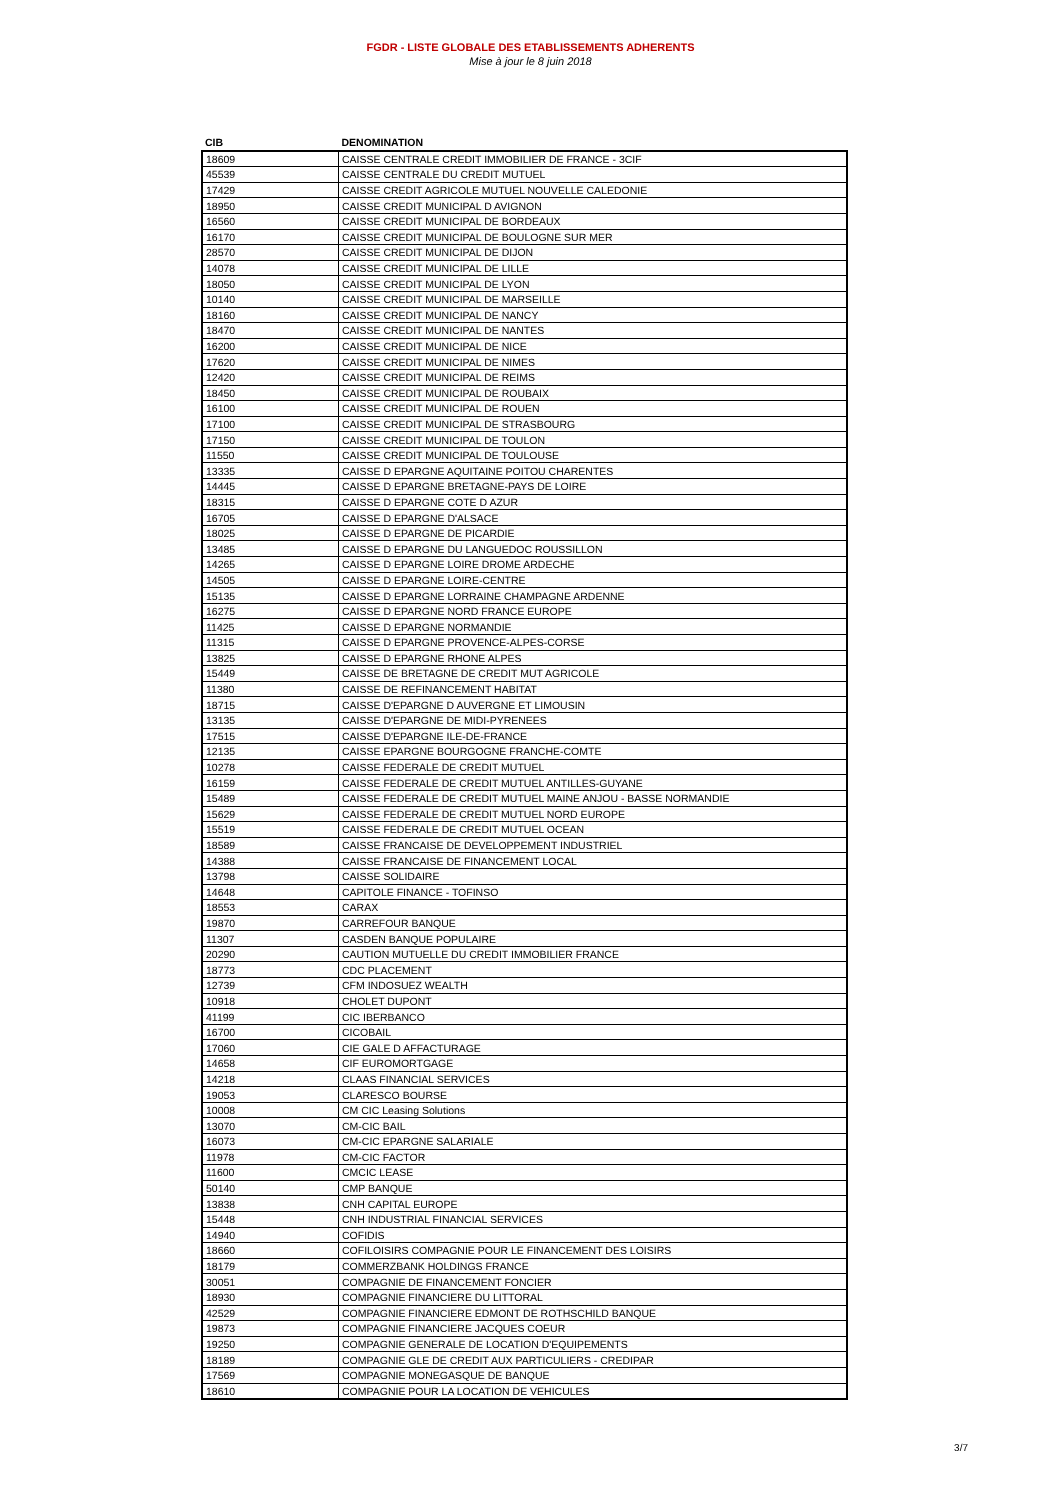FGDR - LISTE GLOBALE DES ETABLISSEMENTS ADHERENTS
Mise à jour le 8 juin 2018
| CIB | DENOMINATION |
| --- | --- |
| 18609 | CAISSE CENTRALE CREDIT IMMOBILIER DE FRANCE - 3CIF |
| 45539 | CAISSE CENTRALE DU CREDIT MUTUEL |
| 17429 | CAISSE CREDIT AGRICOLE MUTUEL NOUVELLE CALEDONIE |
| 18950 | CAISSE CREDIT MUNICIPAL D AVIGNON |
| 16560 | CAISSE CREDIT MUNICIPAL DE BORDEAUX |
| 16170 | CAISSE CREDIT MUNICIPAL DE BOULOGNE SUR MER |
| 28570 | CAISSE CREDIT MUNICIPAL DE DIJON |
| 14078 | CAISSE CREDIT MUNICIPAL DE LILLE |
| 18050 | CAISSE CREDIT MUNICIPAL DE LYON |
| 10140 | CAISSE CREDIT MUNICIPAL DE MARSEILLE |
| 18160 | CAISSE CREDIT MUNICIPAL DE NANCY |
| 18470 | CAISSE CREDIT MUNICIPAL DE NANTES |
| 16200 | CAISSE CREDIT MUNICIPAL DE NICE |
| 17620 | CAISSE CREDIT MUNICIPAL DE NIMES |
| 12420 | CAISSE CREDIT MUNICIPAL DE REIMS |
| 18450 | CAISSE CREDIT MUNICIPAL DE ROUBAIX |
| 16100 | CAISSE CREDIT MUNICIPAL DE ROUEN |
| 17100 | CAISSE CREDIT MUNICIPAL DE STRASBOURG |
| 17150 | CAISSE CREDIT MUNICIPAL DE TOULON |
| 11550 | CAISSE CREDIT MUNICIPAL DE TOULOUSE |
| 13335 | CAISSE D EPARGNE AQUITAINE POITOU CHARENTES |
| 14445 | CAISSE D EPARGNE BRETAGNE-PAYS DE LOIRE |
| 18315 | CAISSE D EPARGNE COTE D AZUR |
| 16705 | CAISSE D EPARGNE D'ALSACE |
| 18025 | CAISSE D EPARGNE DE PICARDIE |
| 13485 | CAISSE D EPARGNE DU LANGUEDOC ROUSSILLON |
| 14265 | CAISSE D EPARGNE LOIRE DROME ARDECHE |
| 14505 | CAISSE D EPARGNE LOIRE-CENTRE |
| 15135 | CAISSE D EPARGNE LORRAINE CHAMPAGNE ARDENNE |
| 16275 | CAISSE D EPARGNE NORD FRANCE EUROPE |
| 11425 | CAISSE D EPARGNE NORMANDIE |
| 11315 | CAISSE D EPARGNE PROVENCE-ALPES-CORSE |
| 13825 | CAISSE D EPARGNE RHONE ALPES |
| 15449 | CAISSE DE BRETAGNE DE CREDIT MUT AGRICOLE |
| 11380 | CAISSE DE REFINANCEMENT HABITAT |
| 18715 | CAISSE D'EPARGNE D AUVERGNE ET LIMOUSIN |
| 13135 | CAISSE D'EPARGNE DE MIDI-PYRENEES |
| 17515 | CAISSE D'EPARGNE ILE-DE-FRANCE |
| 12135 | CAISSE EPARGNE BOURGOGNE FRANCHE-COMTE |
| 10278 | CAISSE FEDERALE DE CREDIT MUTUEL |
| 16159 | CAISSE FEDERALE DE CREDIT MUTUEL ANTILLES-GUYANE |
| 15489 | CAISSE FEDERALE DE CREDIT MUTUEL MAINE ANJOU - BASSE NORMANDIE |
| 15629 | CAISSE FEDERALE DE CREDIT MUTUEL NORD EUROPE |
| 15519 | CAISSE FEDERALE DE CREDIT MUTUEL OCEAN |
| 18589 | CAISSE FRANCAISE DE DEVELOPPEMENT INDUSTRIEL |
| 14388 | CAISSE FRANCAISE DE FINANCEMENT LOCAL |
| 13798 | CAISSE SOLIDAIRE |
| 14648 | CAPITOLE FINANCE - TOFINSO |
| 18553 | CARAX |
| 19870 | CARREFOUR BANQUE |
| 11307 | CASDEN BANQUE POPULAIRE |
| 20290 | CAUTION MUTUELLE DU CREDIT IMMOBILIER FRANCE |
| 18773 | CDC PLACEMENT |
| 12739 | CFM INDOSUEZ WEALTH |
| 10918 | CHOLET DUPONT |
| 41199 | CIC IBERBANCO |
| 16700 | CICOBAIL |
| 17060 | CIE GALE D AFFACTURAGE |
| 14658 | CIF EUROMORTGAGE |
| 14218 | CLAAS FINANCIAL SERVICES |
| 19053 | CLARESCO BOURSE |
| 10008 | CM CIC Leasing Solutions |
| 13070 | CM-CIC BAIL |
| 16073 | CM-CIC EPARGNE SALARIALE |
| 11978 | CM-CIC FACTOR |
| 11600 | CMCIC LEASE |
| 50140 | CMP BANQUE |
| 13838 | CNH CAPITAL EUROPE |
| 15448 | CNH INDUSTRIAL FINANCIAL SERVICES |
| 14940 | COFIDIS |
| 18660 | COFILOISIRS COMPAGNIE POUR LE FINANCEMENT DES LOISIRS |
| 18179 | COMMERZBANK HOLDINGS FRANCE |
| 30051 | COMPAGNIE DE FINANCEMENT FONCIER |
| 18930 | COMPAGNIE FINANCIERE DU LITTORAL |
| 42529 | COMPAGNIE FINANCIERE EDMONT DE ROTHSCHILD BANQUE |
| 19873 | COMPAGNIE FINANCIERE JACQUES COEUR |
| 19250 | COMPAGNIE GENERALE DE LOCATION D'EQUIPEMENTS |
| 18189 | COMPAGNIE GLE DE CREDIT AUX PARTICULIERS - CREDIPAR |
| 17569 | COMPAGNIE MONEGASQUE DE BANQUE |
| 18610 | COMPAGNIE POUR LA LOCATION DE VEHICULES |
3/7